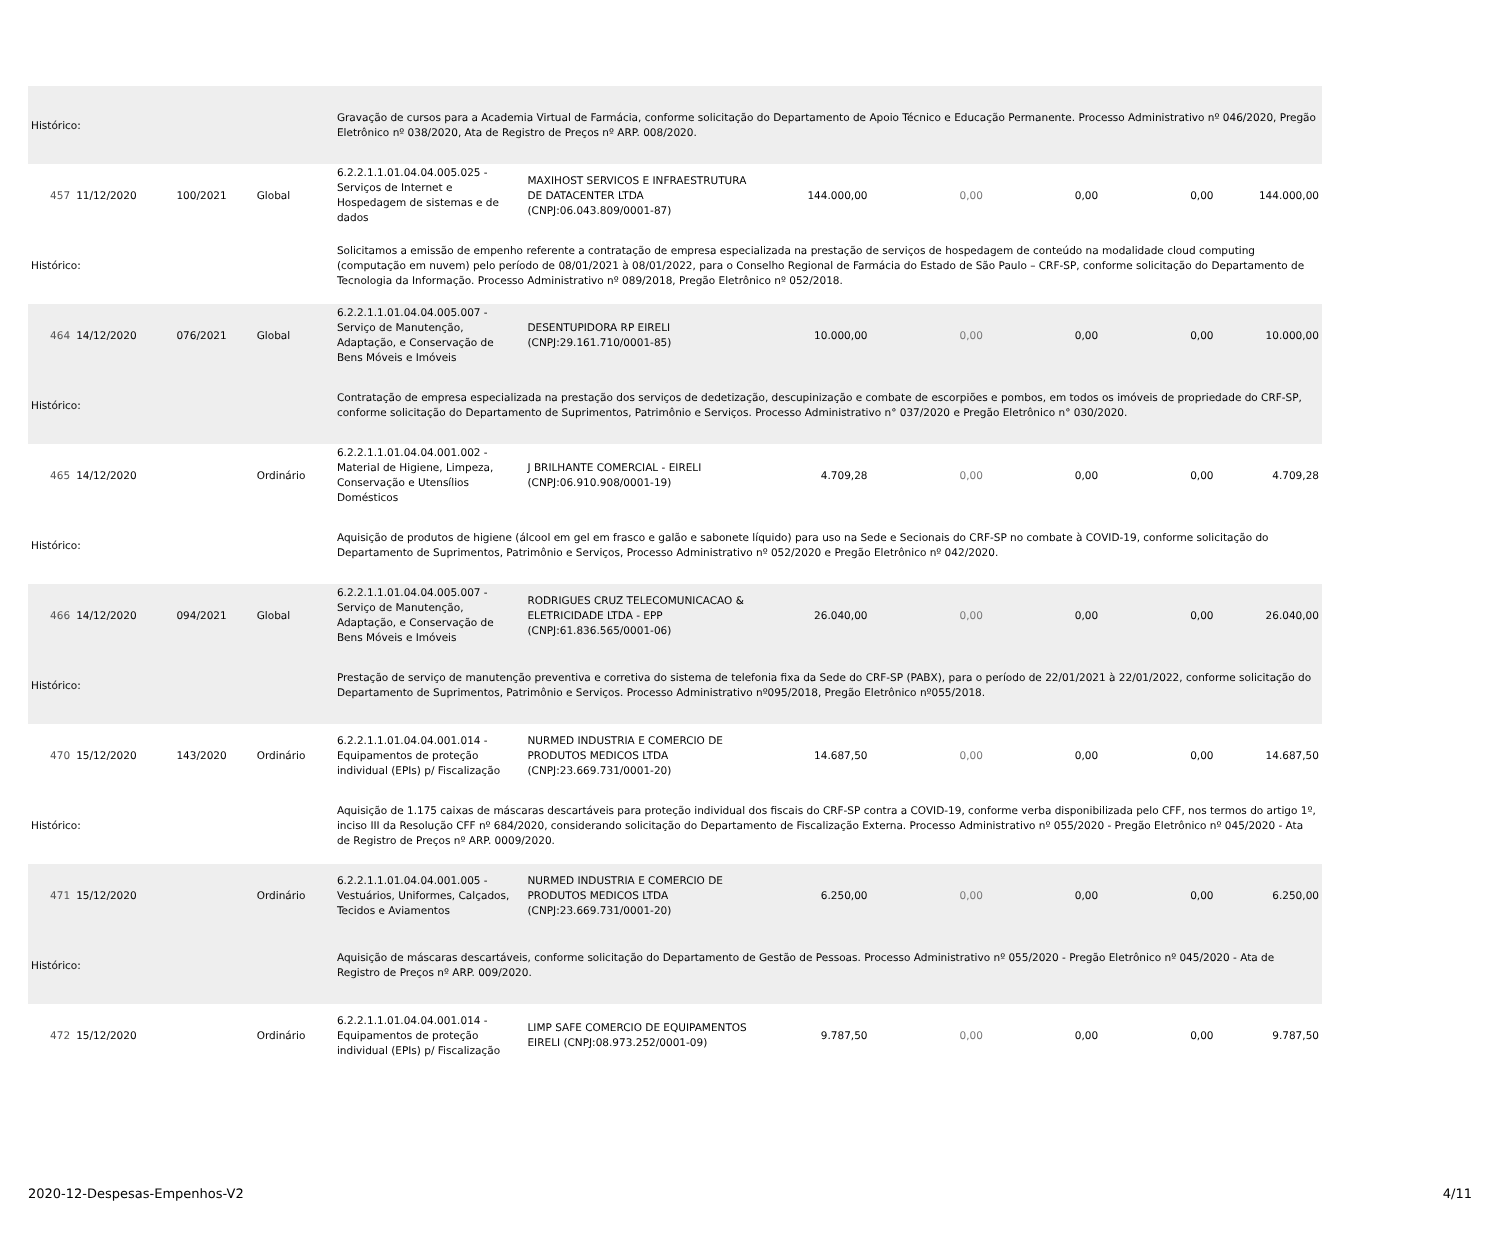| Histórico: | | | | Gravação de cursos para a Academia Virtual de Farmácia, conforme solicitação do Departamento de Apoio Técnico e Educação Permanente. Processo Administrativo nº 046/2020, Pregão Eletrônico nº 038/2020, Ata de Registro de Preços nº ARP. 008/2020. | | | | | | |
| 457 | 11/12/2020 | 100/2021 | Global | 6.2.2.1.1.01.04.04.005.025 - Serviços de Internet e Hospedagem de sistemas e de dados | MAXIHOST SERVICOS E INFRAESTRUTURA DE DATACENTER LTDA (CNPJ:06.043.809/0001-87) | 144.000,00 | 0,00 | 0,00 | 0,00 | 144.000,00 |
| Histórico: | | | | Solicitamos a emissão de empenho referente a contratação de empresa especializada na prestação de serviços de hospedagem de conteúdo na modalidade cloud computing (computação em nuvem) pelo período de 08/01/2021 à 08/01/2022, para o Conselho Regional de Farmácia do Estado de São Paulo – CRF-SP, conforme solicitação do Departamento de Tecnologia da Informação. Processo Administrativo nº 089/2018, Pregão Eletrônico nº 052/2018. | | | | | | |
| 464 | 14/12/2020 | 076/2021 | Global | 6.2.2.1.1.01.04.04.005.007 - Serviço de Manutenção, Adaptação, e Conservação de Bens Móveis e Imóveis | DESENTUPIDORA RP EIRELI (CNPJ:29.161.710/0001-85) | 10.000,00 | 0,00 | 0,00 | 0,00 | 10.000,00 |
| Histórico: | | | | Contratação de empresa especializada na prestação dos serviços de dedetização, descupinização e combate de escorpiões e pombos, em todos os imóveis de propriedade do CRF-SP, conforme solicitação do Departamento de Suprimentos, Patrimônio e Serviços. Processo Administrativo n° 037/2020 e Pregão Eletrônico n° 030/2020. | | | | | | |
| 465 | 14/12/2020 | | Ordinário | 6.2.2.1.1.01.04.04.001.002 - Material de Higiene, Limpeza, Conservação e Utensílios Domésticos | J BRILHANTE COMERCIAL - EIRELI (CNPJ:06.910.908/0001-19) | 4.709,28 | 0,00 | 0,00 | 0,00 | 4.709,28 |
| Histórico: | | | | Aquisição de produtos de higiene (álcool em gel em frasco e galão e sabonete líquido) para uso na Sede e Secionais do CRF-SP no combate à COVID-19, conforme solicitação do Departamento de Suprimentos, Patrimônio e Serviços, Processo Administrativo nº 052/2020 e Pregão Eletrônico nº 042/2020. | | | | | | |
| 466 | 14/12/2020 | 094/2021 | Global | 6.2.2.1.1.01.04.04.005.007 - Serviço de Manutenção, Adaptação, e Conservação de Bens Móveis e Imóveis | RODRIGUES CRUZ TELECOMUNICACAO & ELETRICIDADE LTDA - EPP (CNPJ:61.836.565/0001-06) | 26.040,00 | 0,00 | 0,00 | 0,00 | 26.040,00 |
| Histórico: | | | | Prestação de serviço de manutenção preventiva e corretiva do sistema de telefonia fixa da Sede do CRF-SP (PABX), para o período de 22/01/2021 à 22/01/2022, conforme solicitação do Departamento de Suprimentos, Patrimônio e Serviços. Processo Administrativo nº095/2018, Pregão Eletrônico nº055/2018. | | | | | | |
| 470 | 15/12/2020 | 143/2020 | Ordinário | 6.2.2.1.1.01.04.04.001.014 - Equipamentos de proteção individual (EPIs) p/ Fiscalização | NURMED INDUSTRIA E COMERCIO DE PRODUTOS MEDICOS LTDA (CNPJ:23.669.731/0001-20) | 14.687,50 | 0,00 | 0,00 | 0,00 | 14.687,50 |
| Histórico: | | | | Aquisição de 1.175 caixas de máscaras descartáveis para proteção individual dos fiscais do CRF-SP contra a COVID-19, conforme verba disponibilizada pelo CFF, nos termos do artigo 1º, inciso III da Resolução CFF nº 684/2020, considerando solicitação do Departamento de Fiscalização Externa. Processo Administrativo nº 055/2020 - Pregão Eletrônico nº 045/2020 - Ata de Registro de Preços nº ARP. 0009/2020. | | | | | | |
| 471 | 15/12/2020 | | Ordinário | 6.2.2.1.1.01.04.04.001.005 - Vestuários, Uniformes, Calçados, Tecidos e Aviamentos | NURMED INDUSTRIA E COMERCIO DE PRODUTOS MEDICOS LTDA (CNPJ:23.669.731/0001-20) | 6.250,00 | 0,00 | 0,00 | 0,00 | 6.250,00 |
| Histórico: | | | | Aquisição de máscaras descartáveis, conforme solicitação do Departamento de Gestão de Pessoas. Processo Administrativo nº 055/2020 - Pregão Eletrônico nº 045/2020 - Ata de Registro de Preços nº ARP. 009/2020. | | | | | | |
| 472 | 15/12/2020 | | Ordinário | 6.2.2.1.1.01.04.04.001.014 - Equipamentos de proteção individual (EPIs) p/ Fiscalização | LIMP SAFE COMERCIO DE EQUIPAMENTOS EIRELI (CNPJ:08.973.252/0001-09) | 9.787,50 | 0,00 | 0,00 | 0,00 | 9.787,50 |
2020-12-Despesas-Empenhos-V2 4/11